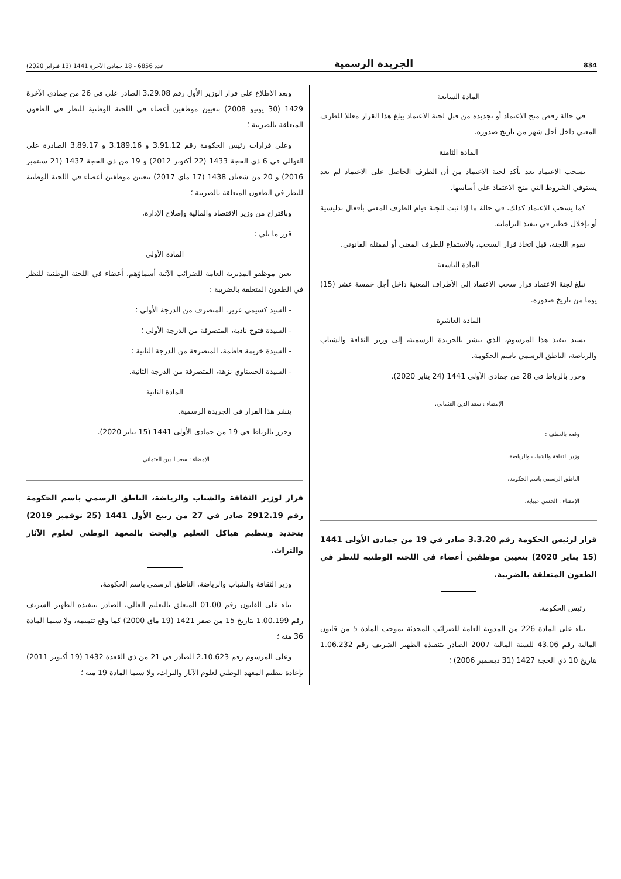834 الجريدة الرسمية عدد 6856 - 18 جمادى الآخرة 1441 (13 فبراير 2020)
المادة السابعة
في حالة رفض منح الاعتماد أو تجديده من قبل لجنة الاعتماد يبلغ هذا القرار معللا للطرف المعني داخل أجل شهر من تاريخ صدوره.
المادة الثامنة
يسحب الاعتماد بعد تأكد لجنة الاعتماد من أن الطرف الحاصل على الاعتماد لم يعد يستوفي الشروط التي منح الاعتماد على أساسها.
كما يسحب الاعتماد كذلك، في حالة ما إذا ثبت للجنة قيام الطرف المعني بأفعال تدليسية أو بإخلال خطير في تنفيذ التزاماته.
تقوم اللجنة، قبل اتخاذ قرار السحب، بالاستماع للطرف المعني أو لممثله القانوني.
المادة التاسعة
تبلغ لجنة الاعتماد قرار سحب الاعتماد إلى الأطراف المعنية داخل أجل خمسة عشر (15) يوما من تاريخ صدوره.
المادة العاشرة
يسند تنفيذ هذا المرسوم، الذي ينشر بالجريدة الرسمية، إلى وزير الثقافة والشباب والرياضة، الناطق الرسمي باسم الحكومة.
وحرر بالرباط في 28 من جمادى الأولى 1441 (24 يناير 2020).
الإمضاء : سعد الدين العثماني.
وقعه بالعطف :
وزير الثقافة والشباب والرياضة،
الناطق الرسمي باسم الحكومة،
الإمضاء : الحسن عبيابة.
قرار لرئيس الحكومة رقم 3.3.20 صادر في 19 من جمادى الأولى 1441 (15 يناير 2020) بتعيين موظفين أعضاء في اللجنة الوطنية للنظر في الطعون المتعلقة بالضريبة.
رئيس الحكومة،
بناء على المادة 226 من المدونة العامة للضرائب المحدثة بموجب المادة 5 من قانون المالية رقم 43.06 للسنة المالية 2007 الصادر بتنفيذه الظهير الشريف رقم 1.06.232 بتاريخ 10 ذي الحجة 1427 (31 ديسمبر 2006) ؛
وبعد الاطلاع على قرار الوزير الأول رقم 3.29.08 الصادر على في 26 من جمادى الآخرة 1429 (30 يونيو 2008) بتعيين موظفين أعضاء في اللجنة الوطنية للنظر في الطعون المتعلقة بالضريبة ؛
وعلى قرارات رئيس الحكومة رقم 3.91.12 و 3.189.16 و 3.89.17 الصادرة على التوالي في 6 ذي الحجة 1433 (22 أكتوبر 2012) و 19 من ذي الحجة 1437 (21 سبتمبر 2016) و 20 من شعبان 1438 (17 ماي 2017) بتعيين موظفين أعضاء في اللجنة الوطنية للنظر في الطعون المتعلقة بالضريبة ؛
وباقتراح من وزير الاقتصاد والمالية وإصلاح الإدارة،
قرر ما يلي :
المادة الأولى
يعين موظفو المديرية العامة للضرائب الآتية أسماؤهم، أعضاء في اللجنة الوطنية للنظر في الطعون المتعلقة بالضريبة :
- السيد كسيمي عزيز، المتصرف من الدرجة الأولى ؛
- السيدة فتوح نادية، المتصرفة من الدرجة الأولى ؛
- السيدة خزيمة فاطمة، المتصرفة من الدرجة الثانية ؛
- السيدة الحسناوي نزهة، المتصرفة من الدرجة الثانية.
المادة الثانية
ينشر هذا القرار في الجريدة الرسمية.
وحرر بالرباط في 19 من جمادى الأولى 1441 (15 يناير 2020).
الإمضاء : سعد الدين العثماني.
قرار لوزير الثقافة والشباب والرياضة، الناطق الرسمي باسم الحكومة رقم 2912.19 صادر في 27 من ربيع الأول 1441 (25 نوفمبر 2019) بتحديد وتنظيم هياكل التعليم والبحث بالمعهد الوطني لعلوم الآثار والتراث.
وزير الثقافة والشباب والرياضة، الناطق الرسمي باسم الحكومة،
بناء على القانون رقم 01.00 المتعلق بالتعليم العالي، الصادر بتنفيذه الظهير الشريف رقم 1.00.199 بتاريخ 15 من صفر 1421 (19 ماي 2000) كما وقع تتميمه، ولا سيما المادة 36 منه ؛
وعلى المرسوم رقم 2.10.623 الصادر في 21 من ذي القعدة 1432 (19 أكتوبر 2011) بإعادة تنظيم المعهد الوطني لعلوم الآثار والتراث، ولا سيما المادة 19 منه ؛